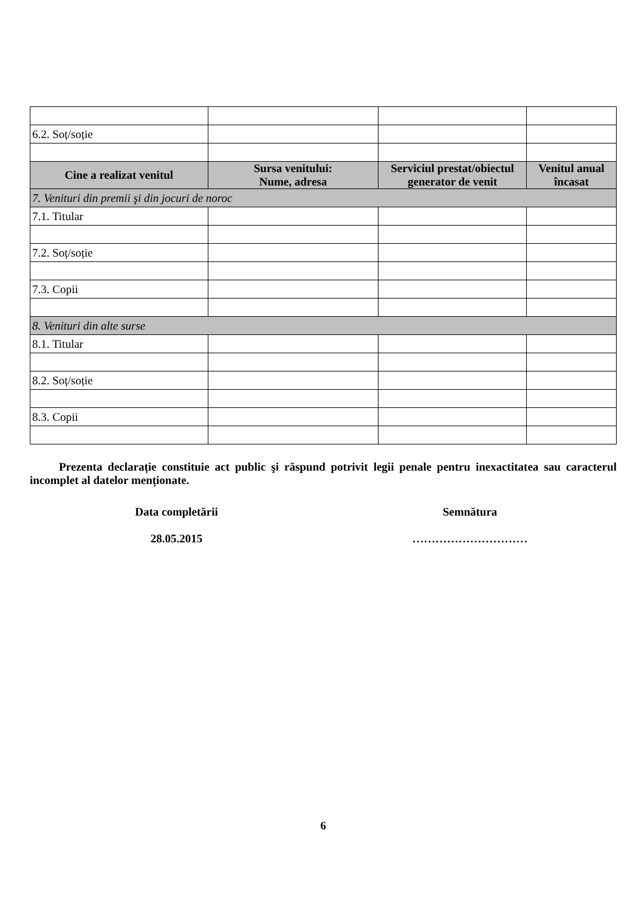| 6.2. Soț/soție | | | |
| Cine a realizat venitul | Sursa venitului: Nume, adresa | Serviciul prestat/obiectul generator de venit | Venitul anual încasat |
| 7. Venituri din premii şi din jocuri de noroc | | | |
| 7.1. Titular | | | |
| 7.2. Soț/soție | | | |
| 7.3. Copii | | | |
| 8. Venituri din alte surse | | | |
| 8.1. Titular | | | |
| 8.2. Soț/soție | | | |
| 8.3. Copii | | | |
Prezenta declarație constituie act public şi răspund potrivit legii penale pentru inexactitatea sau caracterul incomplet al datelor menționate.
Data completării Semnătura
28.05.2015 …………………………
6